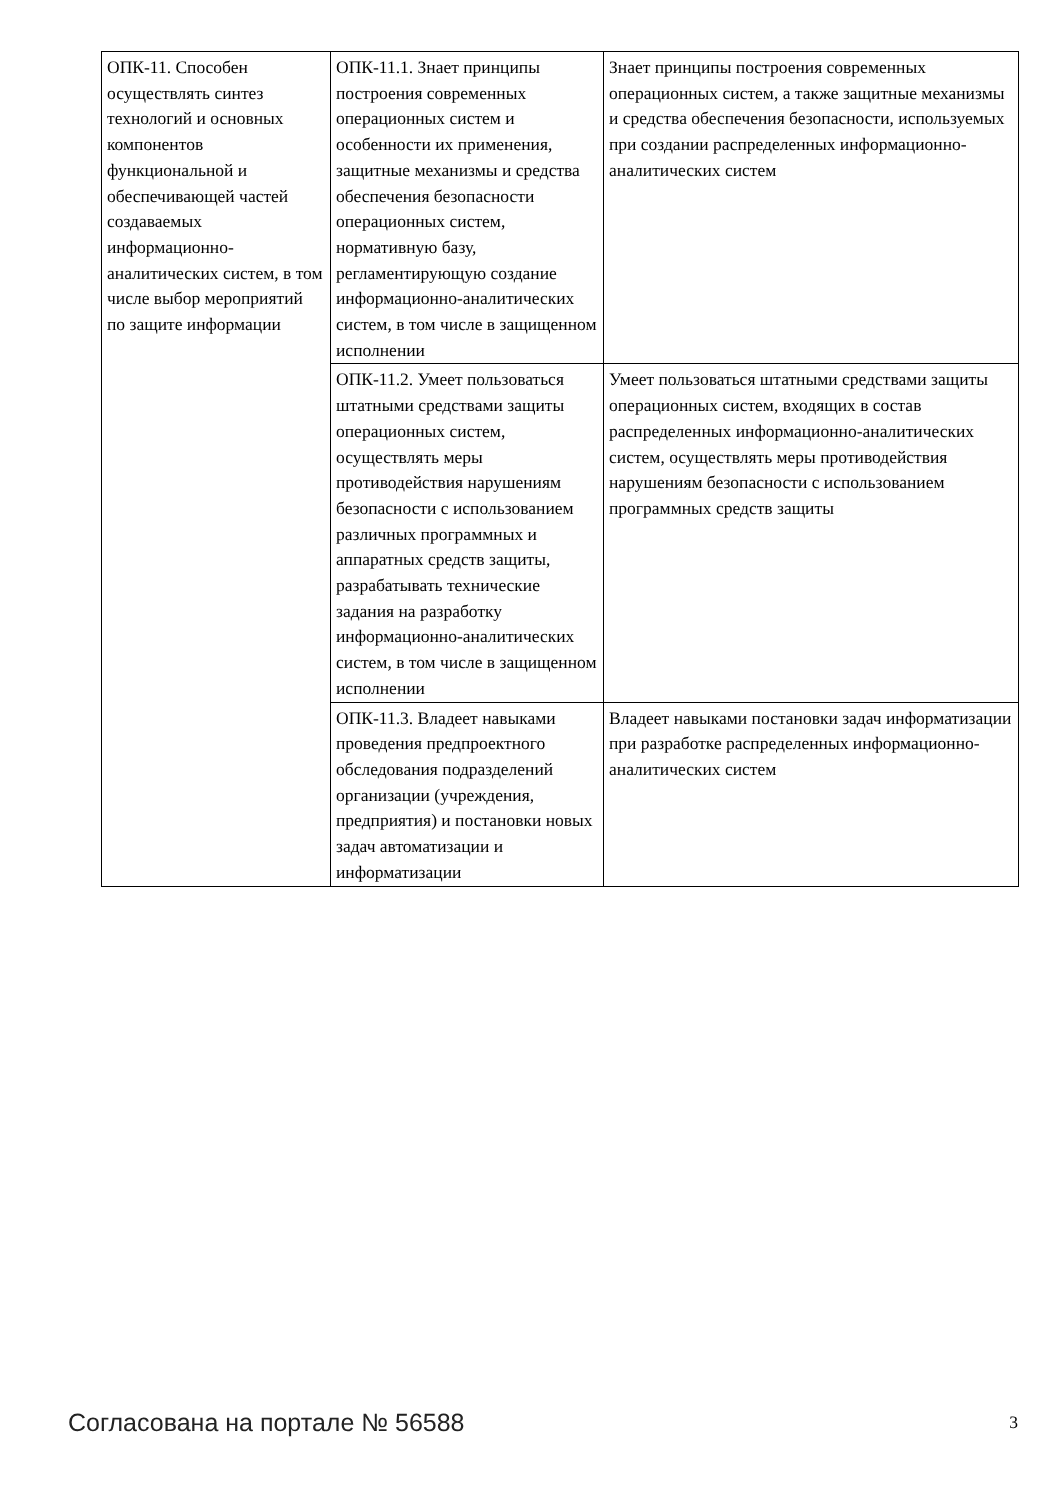| ОПК-11. Способен осуществлять синтез технологий и основных компонентов функциональной и обеспечивающей частей создаваемых информационно-аналитических систем, в том числе выбор мероприятий по защите информации | ОПК-11.1. Знает принципы построения современных операционных систем и особенности их применения, защитные механизмы и средства обеспечения безопасности операционных систем, нормативную базу, регламентирующую создание информационно-аналитических систем, в том числе в защищенном исполнении | Знает принципы построения современных операционных систем, а также защитные механизмы и средства обеспечения безопасности, используемых при создании распределенных информационно-аналитических систем |
| | ОПК-11.2. Умеет пользоваться штатными средствами защиты операционных систем, осуществлять меры противодействия нарушениям безопасности с использованием различных программных и аппаратных средств защиты, разрабатывать технические задания на разработку информационно-аналитических систем, в том числе в защищенном исполнении | Умеет пользоваться штатными средствами защиты операционных систем, входящих в состав распределенных информационно-аналитических систем, осуществлять меры противодействия нарушениям безопасности с использованием программных средств защиты |
| | ОПК-11.3. Владеет навыками проведения предпроектного обследования подразделений организации (учреждения, предприятия) и постановки новых задач автоматизации и информатизации | Владеет навыками постановки задач информатизации при разработке распределенных информационно-аналитических систем |
Согласована на портале № 56588 3